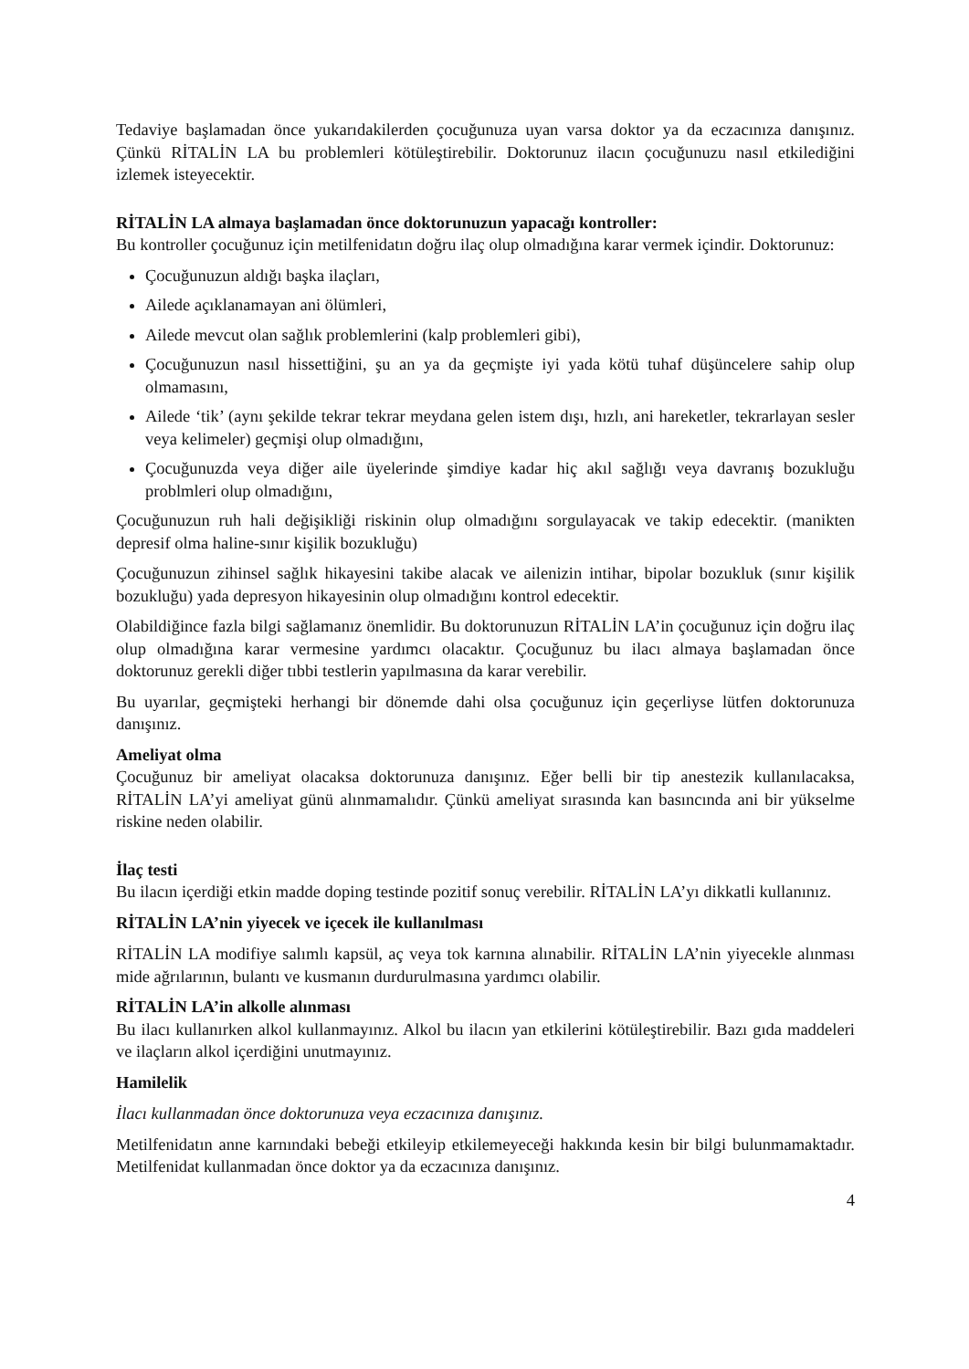Tedaviye başlamadan önce yukarıdakilerden çocuğunuza uyan varsa doktor ya da eczacınıza danışınız. Çünkü RİTALİN LA bu problemleri kötüleştirebilir. Doktorunuz ilacın çocuğunuzu nasıl etkilediğini izlemek isteyecektir.
RİTALİN LA almaya başlamadan önce doktorunuzun yapacağı kontroller:
Bu kontroller çocuğunuz için metilfenidatın doğru ilaç olup olmadığına karar vermek içindir. Doktorunuz:
Çocuğunuzun aldığı başka ilaçları,
Ailede açıklanamayan ani ölümleri,
Ailede mevcut olan sağlık problemlerini (kalp problemleri gibi),
Çocuğunuzun nasıl hissettiğini, şu an ya da geçmişte iyi yada kötü tuhaf düşüncelere sahip olup olmamasını,
Ailede ‘tik’ (aynı şekilde tekrar tekrar meydana gelen istem dışı, hızlı, ani hareketler, tekrarlayan sesler veya kelimeler) geçmişi olup olmadığını,
Çocuğunuzda veya diğer aile üyelerinde şimdiye kadar hiç akıl sağlığı veya davranış bozukluğu problmleri olup olmadığını,
Çocuğunuzun ruh hali değişikliği riskinin olup olmadığını sorgulayacak ve takip edecektir. (manikten depresif olma haline-sınır kişilik bozukluğu)
Çocuğunuzun zihinsel sağlık hikayesini takibe alacak ve ailenizin intihar, bipolar bozukluk (sınır kişilik bozukluğu) yada depresyon hikayesinin olup olmadığını kontrol edecektir.
Olabildiğince fazla bilgi sağlamanız önemlidir. Bu doktorunuzun RİTALİN LA’in çocuğunuz için doğru ilaç olup olmadığına karar vermesine yardımcı olacaktır. Çocuğunuz bu ilacı almaya başlamadan önce doktorunuz gerekli diğer tıbbi testlerin yapılmasına da karar verebilir.
Bu uyarılar, geçmişteki herhangi bir dönemde dahi olsa çocuğunuz için geçerliyse lütfen doktorunuza danışınız.
Ameliyat olma
Çocuğunuz bir ameliyat olacaksa doktorunuza danışınız. Eğer belli bir tip anestezik kullanılacaksa, RİTALİN LA’yi ameliyat günü alınmamalıdır. Çünkü ameliyat sırasında kan basıncında ani bir yükselme riskine neden olabilir.
İlaç testi
Bu ilacın içerdiği etkin madde doping testinde pozitif sonuç verebilir. RİTALİN LA’yı dikkatli kullanınız.
RİTALİN LA’nin yiyecek ve içecek ile kullanılması
RİTALİN LA modifiye salımlı kapsül, aç veya tok karnına alınabilir. RİTALİN LA’nin yiyecekle alınması mide ağrılarının, bulantı ve kusmanın durdurulmasına yardımcı olabilir.
RİTALİN LA’in alkolle alınması
Bu ilacı kullanırken alkol kullanmayınız. Alkol bu ilacın yan etkilerini kötüleştirebilir. Bazı gıda maddeleri ve ilaçların alkol içerdiğini unutmayınız.
Hamilelik
İlacı kullanmadan önce doktorunuza veya eczacınıza danışınız.
Metilfenidatın anne karnındaki bebeği etkileyip etkilemeyeceği hakkında kesin bir bilgi bulunmamaktadır. Metilfenidat kullanmadan önce doktor ya da eczacınıza danışınız.
4